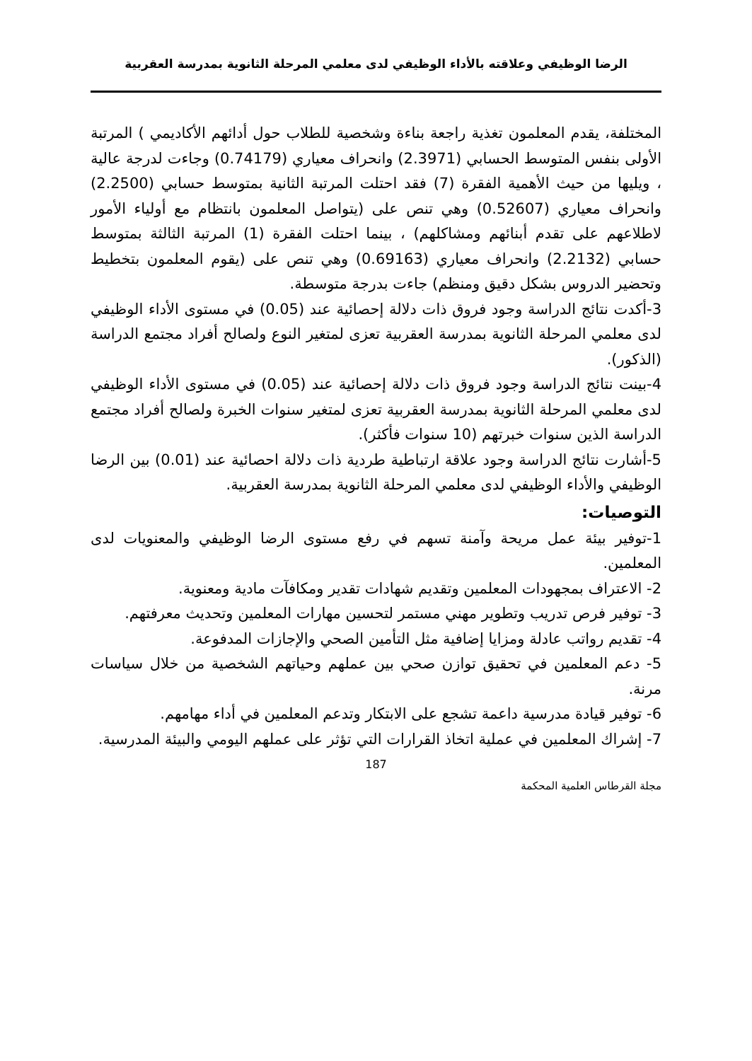الرضا الوظيفي وعلاقته بالأداء الوظيفي لدى معلمي المرحلة الثانوية بمدرسة العقربية
المختلفة، يقدم المعلمون تغذية راجعة بناءة وشخصية للطلاب حول أدائهم الأكاديمي ) المرتبة الأولى بنفس المتوسط الحسابي (2.3971) وانحراف معياري (0.74179) وجاءت لدرجة عالية ، ويليها من حيث الأهمية الفقرة (7) فقد احتلت المرتبة الثانية بمتوسط حسابي (2.2500) وانحراف معياري (0.52607) وهي تنص على (يتواصل المعلمون بانتظام مع أولياء الأمور لاطلاعهم على تقدم أبنائهم ومشاكلهم) ، بينما احتلت الفقرة (1) المرتبة الثالثة بمتوسط حسابي (2.2132) وانحراف معياري (0.69163) وهي تنص على (يقوم المعلمون بتخطيط وتحضير الدروس بشكل دقيق ومنظم) جاءت بدرجة متوسطة.
3-أكدت نتائج الدراسة وجود فروق ذات دلالة إحصائية عند (0.05) في مستوى الأداء الوظيفي لدى معلمي المرحلة الثانوية بمدرسة العقربية تعزى لمتغير النوع ولصالح أفراد مجتمع الدراسة (الذكور).
4-بينت نتائج الدراسة وجود فروق ذات دلالة إحصائية عند (0.05) في مستوى الأداء الوظيفي لدى معلمي المرحلة الثانوية بمدرسة العقربية تعزى لمتغير سنوات الخبرة ولصالح أفراد مجتمع الدراسة الذين سنوات خبرتهم (10 سنوات فأكثر).
5-أشارت نتائج الدراسة وجود علاقة ارتباطية طردية ذات دلالة احصائية عند (0.01) بين الرضا الوظيفي والأداء الوظيفي لدى معلمي المرحلة الثانوية بمدرسة العقربية.
التوصيات:
1-توفير بيئة عمل مريحة وآمنة تسهم في رفع مستوى الرضا الوظيفي والمعنويات لدى المعلمين.
2- الاعتراف بمجهودات المعلمين وتقديم شهادات تقدير ومكافآت مادية ومعنوية.
3- توفير فرص تدريب وتطوير مهني مستمر لتحسين مهارات المعلمين وتحديث معرفتهم.
4- تقديم رواتب عادلة ومزايا إضافية مثل التأمين الصحي والإجازات المدفوعة.
5- دعم المعلمين في تحقيق توازن صحي بين عملهم وحياتهم الشخصية من خلال سياسات مرنة.
6- توفير قيادة مدرسية داعمة تشجع على الابتكار وتدعم المعلمين في أداء مهامهم.
7- إشراك المعلمين في عملية اتخاذ القرارات التي تؤثر على عملهم اليومي والبيئة المدرسية.
187
مجلة القرطاس العلمية المحكمة